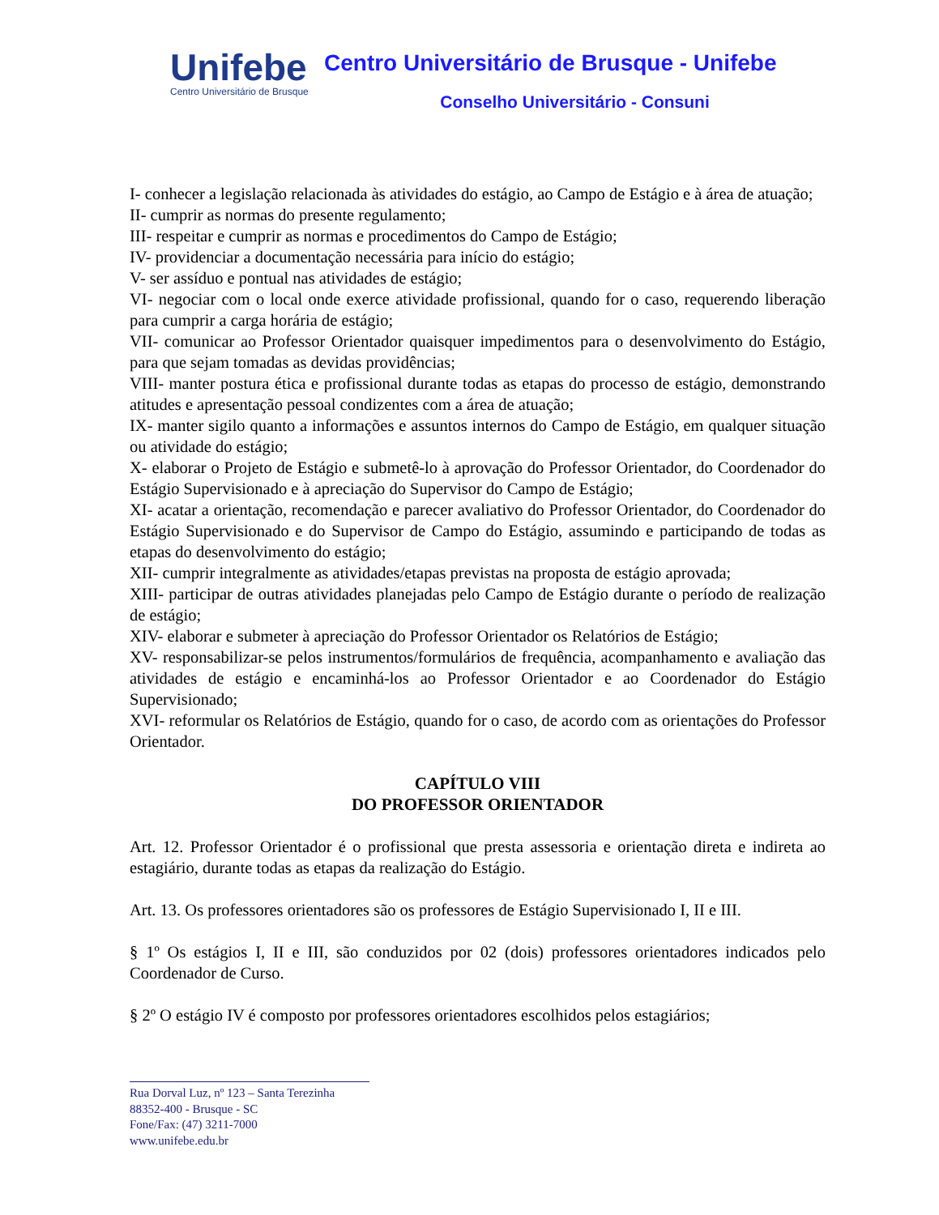Unifebe
Centro Universitário de Brusque
Centro Universitário de Brusque - Unifebe
Conselho Universitário - Consuni
I- conhecer a legislação relacionada às atividades do estágio, ao Campo de Estágio e à área de atuação;
II- cumprir as normas do presente regulamento;
III- respeitar e cumprir as normas e procedimentos do Campo de Estágio;
IV- providenciar a documentação necessária para início do estágio;
V- ser assíduo e pontual nas atividades de estágio;
VI- negociar com o local onde exerce atividade profissional, quando for o caso, requerendo liberação para cumprir a carga horária de estágio;
VII- comunicar ao Professor Orientador quaisquer impedimentos para o desenvolvimento do Estágio, para que sejam tomadas as devidas providências;
VIII- manter postura ética e profissional durante todas as etapas do processo de estágio, demonstrando atitudes e apresentação pessoal condizentes com a área de atuação;
IX- manter sigilo quanto a informações e assuntos internos do Campo de Estágio, em qualquer situação ou atividade do estágio;
X- elaborar o Projeto de Estágio e submetê-lo à aprovação do Professor Orientador, do Coordenador do Estágio Supervisionado e à apreciação do Supervisor do Campo de Estágio;
XI- acatar a orientação, recomendação e parecer avaliativo do Professor Orientador, do Coordenador do Estágio Supervisionado e do Supervisor de Campo do Estágio, assumindo e participando de todas as etapas do desenvolvimento do estágio;
XII- cumprir integralmente as atividades/etapas previstas na proposta de estágio aprovada;
XIII- participar de outras atividades planejadas pelo Campo de Estágio durante o período de realização de estágio;
XIV- elaborar e submeter à apreciação do Professor Orientador os Relatórios de Estágio;
XV- responsabilizar-se pelos instrumentos/formulários de frequência, acompanhamento e avaliação das atividades de estágio e encaminhá-los ao Professor Orientador e ao Coordenador do Estágio Supervisionado;
XVI- reformular os Relatórios de Estágio, quando for o caso, de acordo com as orientações do Professor Orientador.
CAPÍTULO VIII
DO PROFESSOR ORIENTADOR
Art. 12. Professor Orientador é o profissional que presta assessoria e orientação direta e indireta ao estagiário, durante todas as etapas da realização do Estágio.
Art. 13. Os professores orientadores são os professores de Estágio Supervisionado I, II e III.
§ 1º Os estágios I, II e III, são conduzidos por 02 (dois) professores orientadores indicados pelo Coordenador de Curso.
§ 2º O estágio IV é composto por professores orientadores escolhidos pelos estagiários;
Rua Dorval Luz, nº 123 – Santa Terezinha
88352-400 - Brusque - SC
Fone/Fax: (47) 3211-7000
www.unifebe.edu.br